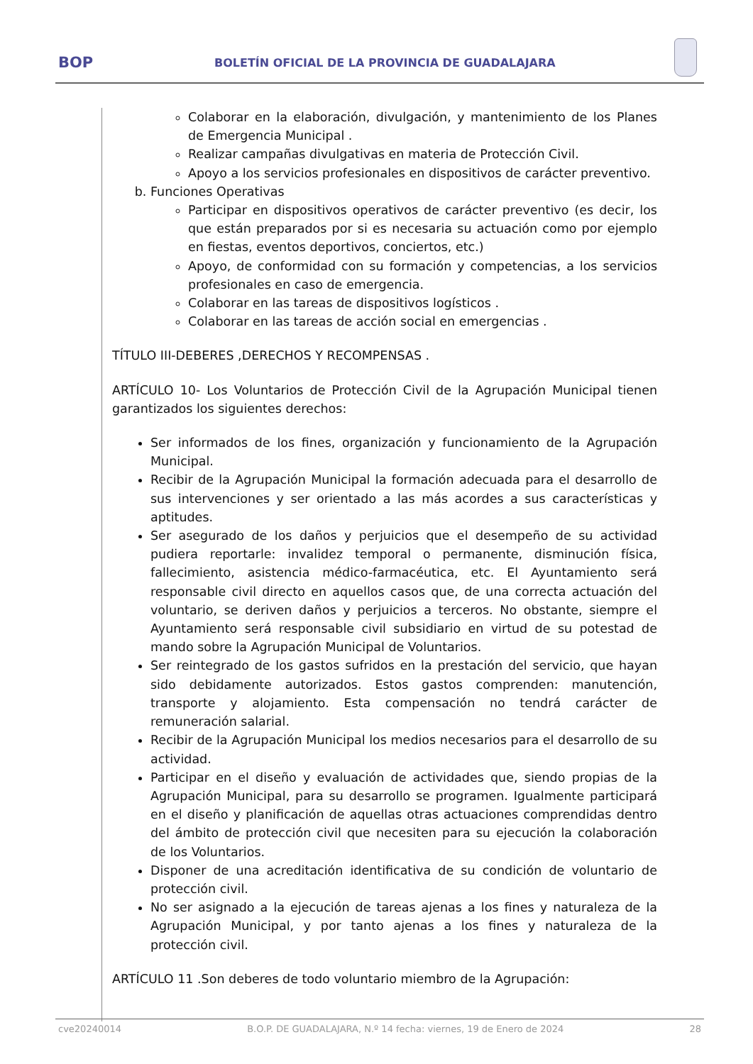BOP BOLETÍN OFICIAL DE LA PROVINCIA DE GUADALAJARA
Colaborar en la elaboración, divulgación, y mantenimiento de los Planes de Emergencia Municipal .
Realizar campañas divulgativas en materia de Protección Civil.
Apoyo a los servicios profesionales en dispositivos de carácter preventivo.
b. Funciones Operativas
Participar en dispositivos operativos de carácter preventivo (es decir, los que están preparados por si es necesaria su actuación como por ejemplo en fiestas, eventos deportivos, conciertos, etc.)
Apoyo, de conformidad con su formación y competencias, a los servicios profesionales en caso de emergencia.
Colaborar en las tareas de dispositivos logísticos .
Colaborar en las tareas de acción social en emergencias .
TÍTULO III-DEBERES ,DERECHOS Y RECOMPENSAS .
ARTÍCULO 10- Los Voluntarios de Protección Civil de la Agrupación Municipal tienen garantizados los siguientes derechos:
Ser informados de los fines, organización y funcionamiento de la Agrupación Municipal.
Recibir de la Agrupación Municipal la formación adecuada para el desarrollo de sus intervenciones y ser orientado a las más acordes a sus características y aptitudes.
Ser asegurado de los daños y perjuicios que el desempeño de su actividad pudiera reportarle: invalidez temporal o permanente, disminución física, fallecimiento, asistencia médico-farmacéutica, etc. El Ayuntamiento será responsable civil directo en aquellos casos que, de una correcta actuación del voluntario, se deriven daños y perjuicios a terceros. No obstante, siempre el Ayuntamiento será responsable civil subsidiario en virtud de su potestad de mando sobre la Agrupación Municipal de Voluntarios.
Ser reintegrado de los gastos sufridos en la prestación del servicio, que hayan sido debidamente autorizados. Estos gastos comprenden: manutención, transporte y alojamiento. Esta compensación no tendrá carácter de remuneración salarial.
Recibir de la Agrupación Municipal los medios necesarios para el desarrollo de su actividad.
Participar en el diseño y evaluación de actividades que, siendo propias de la Agrupación Municipal, para su desarrollo se programen. Igualmente participará en el diseño y planificación de aquellas otras actuaciones comprendidas dentro del ámbito de protección civil que necesiten para su ejecución la colaboración de los Voluntarios.
Disponer de una acreditación identificativa de su condición de voluntario de protección civil.
No ser asignado a la ejecución de tareas ajenas a los fines y naturaleza de la Agrupación Municipal, y por tanto ajenas a los fines y naturaleza de la protección civil.
ARTÍCULO 11 .Son deberes de todo voluntario miembro de la Agrupación:
cve20240014 B.O.P. DE GUADALAJARA, N.º 14 fecha: viernes, 19 de Enero de 2024 28